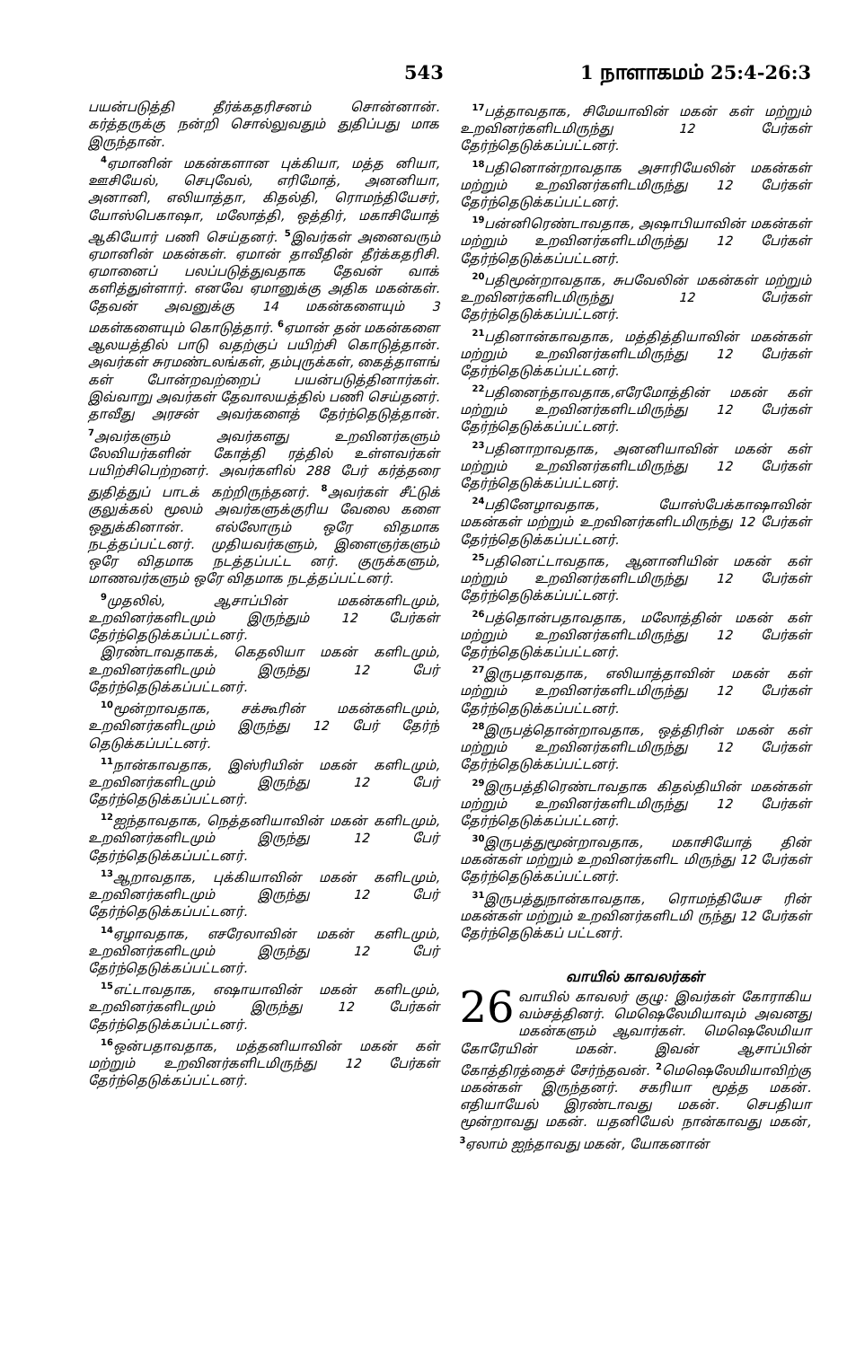543 1 நாளாகமம் 25:4-26:3
பயன்படுத்தி தீர்க்கதரிசனம் சொன்னான். கர்த்தருக்கு நன்றி சொல்லுவதும் துதிப்பது மாக இருந்தான்.
<sup>4</sup> ஏமானின் மகன்களான புக்கியா, மத்த னியா, ஊசியேல், செபுவேல், எரிமோத், அனனியா, அனானி, எலியாத்தா, கிதல்தி, ரொமந்தியேசர், யோஸ்பெகாஷா, மலோத்தி, ஒத்திர், மகாசியோத் ஆகியோர் பணி செய்தனர். <sup>5</sup>இவர்கள் அனைவரும் ஏமானின் மகன்கள். ஏமான் தாவீதின் தீர்க்கதரிசி. ஏமானைப் பலப்படுத்துவதாக தேவன் வாக் களித்துள்ளார். எனவே ஏமானுக்கு அதிக மகன்கள். தேவன் அவனுக்கு 14 மகன்களையும் 3 மகள்களையும் கொடுத்தார். <sup>6</sup>ஏமான் தன் மகன்களை ஆலயத்தில் பாடு வதற்குப் பயிற்சி கொடுத்தான். அவர்கள் சுரமண்டலங்கள், தம்புருக்கள், கைத்தாளங் கள் போன்றவற்றைப் பயன்படுத்தினார்கள். இவ்வாறு அவர்கள் தேவாலயத்தில் பணி செய்தனர். தாவீது அரசன் அவர்களைத் தேர்ந்தெடுத்தான். <sup>7</sup>அவர்களும் அவர்களது உறவினர்களும் லேவியர்களின் கோத்தி ரத்தில் உள்ளவர்கள் பயிற்சிபெற்றனர். அவர்களில் 288 பேர் கர்த்தரை துதித்துப் பாடக் கற்றிருந்தனர். <sup>8</sup>அவர்கள் சீட்டுக் குலுக்கல் மூலம் அவர்களுக்குரிய வேலை களை ஒதுக்கினான். எல்லோரும் ஒரே விதமாக நடத்தப்பட்டனர். முதியவர்களும், இளைஞர்களும் ஒரே விதமாக நடத்தப்பட்ட னர். குருக்களும், மாணவர்களும் ஒரே விதமாக நடத்தப்பட்டனர்.
<sup>9</sup> முதலில், ஆசாப்பின் மகன்களிடமும், உறவினர்களிடமும் இருந்தும் 12 பேர்கள் தேர்ந்தெடுக்கப்பட்டனர்.
இரண்டாவதாகக், கெதலியா மகன் களிடமும், உறவினர்களிடமும் இருந்து 12 பேர் தேர்ந்தெடுக்கப்பட்டனர்.
<sup>10</sup> மூன்றாவதாக, சக்கூரின் மகன்களிடமும், உறவினர்களிடமும் இருந்து 12 பேர் தேர்ந் தெடுக்கப்பட்டனர்.
<sup>11</sup> நான்காவதாக, இஸ்ரியின் மகன் களிடமும், உறவினர்களிடமும் இருந்து 12 பேர் தேர்ந்தெடுக்கப்பட்டனர்.
<sup>12</sup> ஐந்தாவதாக, நெத்தனியாவின் மகன் களிடமும், உறவினர்களிடமும் இருந்து 12 பேர் தேர்ந்தெடுக்கப்பட்டனர்.
<sup>13</sup> ஆறாவதாக, புக்கியாவின் மகன் களிடமும், உறவினர்களிடமும் இருந்து 12 பேர் தேர்ந்தெடுக்கப்பட்டனர்.
<sup>14</sup> ஏழாவதாக, எசரேலாவின் மகன் களிடமும், உறவினர்களிடமும் இருந்து 12 பேர் தேர்ந்தெடுக்கப்பட்டனர்.
<sup>15</sup> எட்டாவதாக, எஷாயாவின் மகன் களிடமும், உறவினர்களிடமும் இருந்து 12 பேர்கள் தேர்ந்தெடுக்கப்பட்டனர்.
<sup>16</sup> ஒன்பதாவதாக, மத்தனியாவின் மகன் கள் மற்றும் உறவினர்களிடமிருந்து 12 பேர்கள் தேர்ந்தெடுக்கப்பட்டனர்.
<sup>17</sup> பத்தாவதாக, சிமேயாவின் மகன் கள் மற்றும் உறவினர்களிடமிருந்து 12 பேர்கள் தேர்ந்தெடுக்கப்பட்டனர்.
<sup>18</sup> பதினொன்றாவதாக அசாரியேலின் மகன்கள் மற்றும் உறவினர்களிடமிருந்து 12 பேர்கள் தேர்ந்தெடுக்கப்பட்டனர்.
<sup>19</sup> பன்னிரெண்டாவதாக, அஷாபியாவின் மகன்கள் மற்றும் உறவினர்களிடமிருந்து 12 பேர்கள் தேர்ந்தெடுக்கப்பட்டனர்.
<sup>20</sup> பதிமூன்றாவதாக, சுபவேலின் மகன்கள் மற்றும் உறவினர்களிடமிருந்து 12 பேர்கள் தேர்ந்தெடுக்கப்பட்டனர்.
<sup>21</sup> பதினான்காவதாக, மத்தித்தியாவின் மகன்கள் மற்றும் உறவினர்களிடமிருந்து 12 பேர்கள் தேர்ந்தெடுக்கப்பட்டனர்.
<sup>22</sup> பதினைந்தாவதாக,எரேமோத்தின் மகன் கள் மற்றும் உறவினர்களிடமிருந்து 12 பேர்கள் தேர்ந்தெடுக்கப்பட்டனர்.
<sup>23</sup> பதினாறாவதாக, அனனியாவின் மகன் கள் மற்றும் உறவினர்களிடமிருந்து 12 பேர்கள் தேர்ந்தெடுக்கப்பட்டனர்.
<sup>24</sup> பதினேழாவதாக, யோஸ்பேக்காஷாவின் மகன்கள் மற்றும் உறவினர்களிடமிருந்து 12 பேர்கள் தேர்ந்தெடுக்கப்பட்டனர்.
<sup>25</sup> பதினெட்டாவதாக, ஆனானியின் மகன் கள் மற்றும் உறவினர்களிடமிருந்து 12 பேர்கள் தேர்ந்தெடுக்கப்பட்டனர்.
<sup>26</sup> பத்தொன்பதாவதாக, மலோத்தின் மகன் கள் மற்றும் உறவினர்களிடமிருந்து 12 பேர்கள் தேர்ந்தெடுக்கப்பட்டனர்.
<sup>27</sup> இருபதாவதாக, எலியாத்தாவின் மகன் கள் மற்றும் உறவினர்களிடமிருந்து 12 பேர்கள் தேர்ந்தெடுக்கப்பட்டனர்.
<sup>28</sup> இருபத்தொன்றாவதாக, ஒத்திரின் மகன் கள் மற்றும் உறவினர்களிடமிருந்து 12 பேர்கள் தேர்ந்தெடுக்கப்பட்டனர்.
<sup>29</sup> இருபத்திரெண்டாவதாக கிதல்தியின் மகன்கள் மற்றும் உறவினர்களிடமிருந்து 12 பேர்கள் தேர்ந்தெடுக்கப்பட்டனர்.
<sup>30</sup> இருபத்துமூன்றாவதாக, மகாசியோத் தின் மகன்கள் மற்றும் உறவினர்களிட மிருந்து 12 பேர்கள் தேர்ந்தெடுக்கப்பட்டனர்.
<sup>31</sup> இருபத்துநான்காவதாக, ரொமந்தியேச ரின் மகன்கள் மற்றும் உறவினர்களிடமி ருந்து 12 பேர்கள் தேர்ந்தெடுக்கப் பட்டனர்.
வாயில் காவலர்கள்
26 வாயில் காவலர் குழு: இவர்கள் கோராகிய வம்சத்தினர். மெஷெலேமியாவும் அவனது மகன்களும் ஆவார்கள். மெஷெலேமியா கோரேயின் மகன். இவன் ஆசாப்பின் கோத்திரத்தைச் சேர்ந்தவன். <sup>2</sup>மெஷெலேமியாவிற்கு மகன்கள் இருந்தனர். சகரியா மூத்த மகன். எதியாயேல் இரண்டாவது மகன். செபதியா மூன்றாவது மகன். யதனியேல் நான்காவது மகன், <sup>3</sup>ஏலாம் ஐந்தாவது மகன், யோகனான்